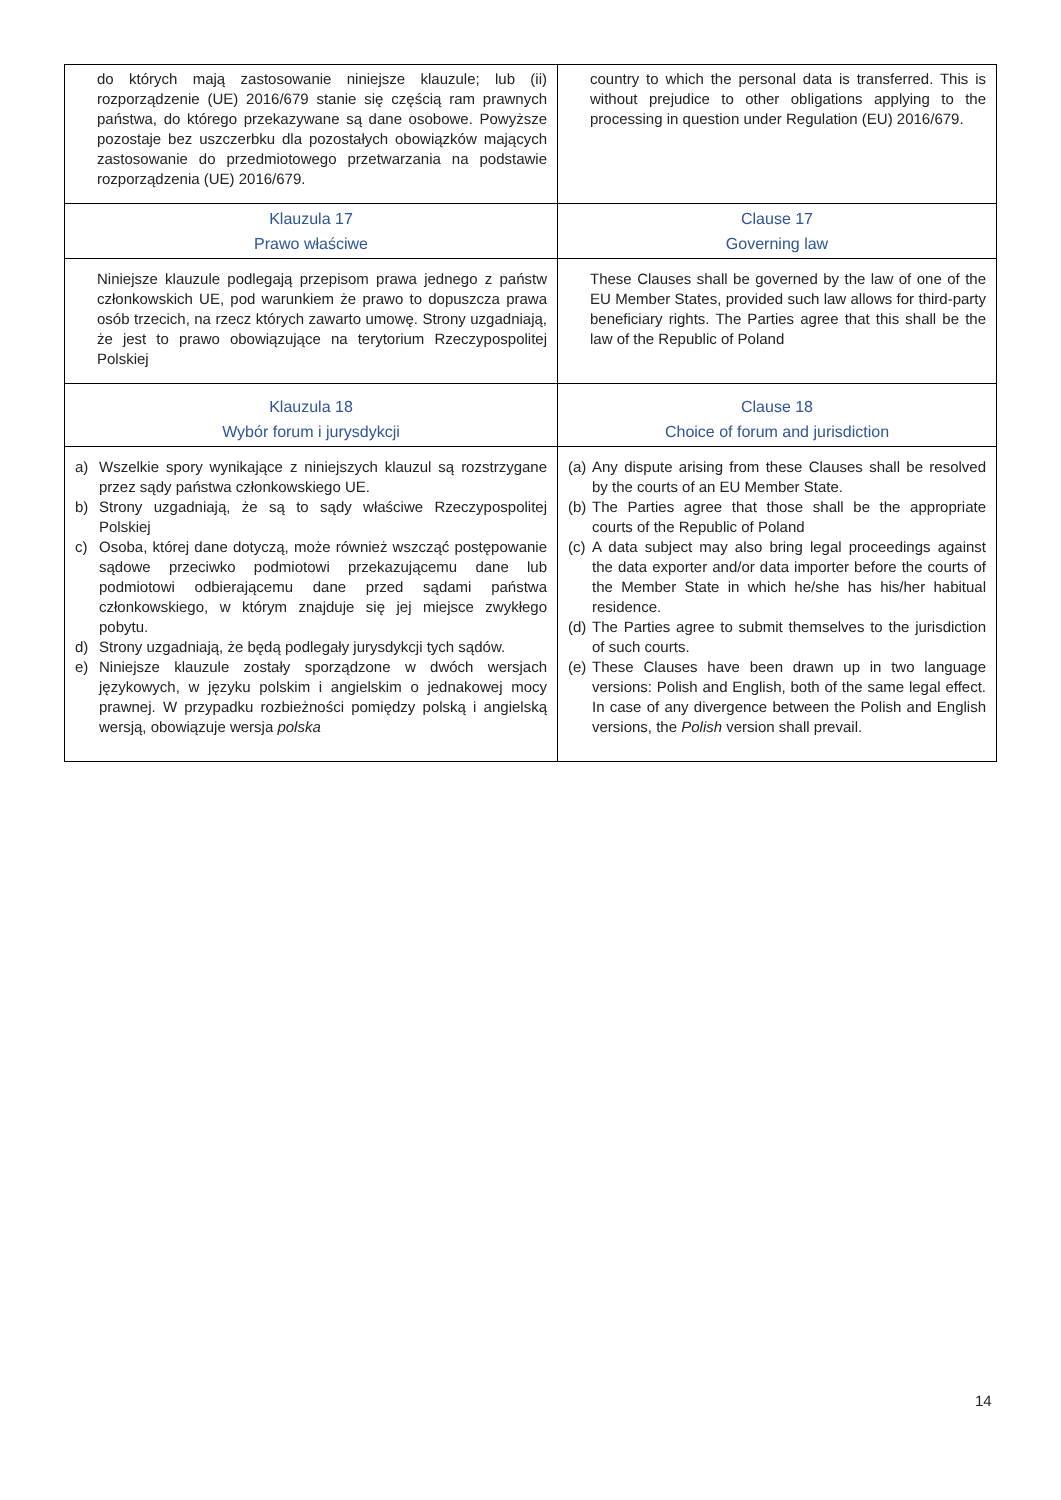| do których mają zastosowanie niniejsze klauzule; lub (ii) rozporządzenie (UE) 2016/679 stanie się częścią ram prawnych państwa, do którego przekazywane są dane osobowe. Powyższe pozostaje bez uszczerbku dla pozostałych obowiązków mających zastosowanie do przedmiotowego przetwarzania na podstawie rozporządzenia (UE) 2016/679. | country to which the personal data is transferred. This is without prejudice to other obligations applying to the processing in question under Regulation (EU) 2016/679. |
| Klauzula 17 Prawo właściwe | Clause 17 Governing law |
| Niniejsze klauzule podlegają przepisom prawa jednego z państw członkowskich UE, pod warunkiem że prawo to dopuszcza prawa osób trzecich, na rzecz których zawarto umowę. Strony uzgadniają, że jest to prawo obowiązujące na terytorium Rzeczypospolitej Polskiej | These Clauses shall be governed by the law of one of the EU Member States, provided such law allows for third-party beneficiary rights. The Parties agree that this shall be the law of the Republic of Poland |
| Klauzula 18 Wybór forum i jurysdykcji | Clause 18 Choice of forum and jurisdiction |
| a) Wszelkie spory wynikające z niniejszych klauzul są rozstrzygane przez sądy państwa członkowskiego UE. b) Strony uzgadniają, że są to sądy właściwe Rzeczypospolitej Polskiej c) Osoba, której dane dotyczą, może również wszcząć postępowanie sądowe przeciwko podmiotowi przekazującemu dane lub podmiotowi odbierającemu dane przed sądami państwa członkowskiego, w którym znajduje się jej miejsce zwykłego pobytu. d) Strony uzgadniają, że będą podlegały jurysdykcji tych sądów. e) Niniejsze klauzule zostały sporządzone w dwóch wersjach językowych, w języku polskim i angielskim o jednakowej mocy prawnej. W przypadku rozbieżności pomiędzy polską i angielską wersją, obowiązuje wersja polska | (a) Any dispute arising from these Clauses shall be resolved by the courts of an EU Member State. (b) The Parties agree that those shall be the appropriate courts of the Republic of Poland (c) A data subject may also bring legal proceedings against the data exporter and/or data importer before the courts of the Member State in which he/she has his/her habitual residence. (d) The Parties agree to submit themselves to the jurisdiction of such courts. (e) These Clauses have been drawn up in two language versions: Polish and English, both of the same legal effect. In case of any divergence between the Polish and English versions, the Polish version shall prevail. |
14